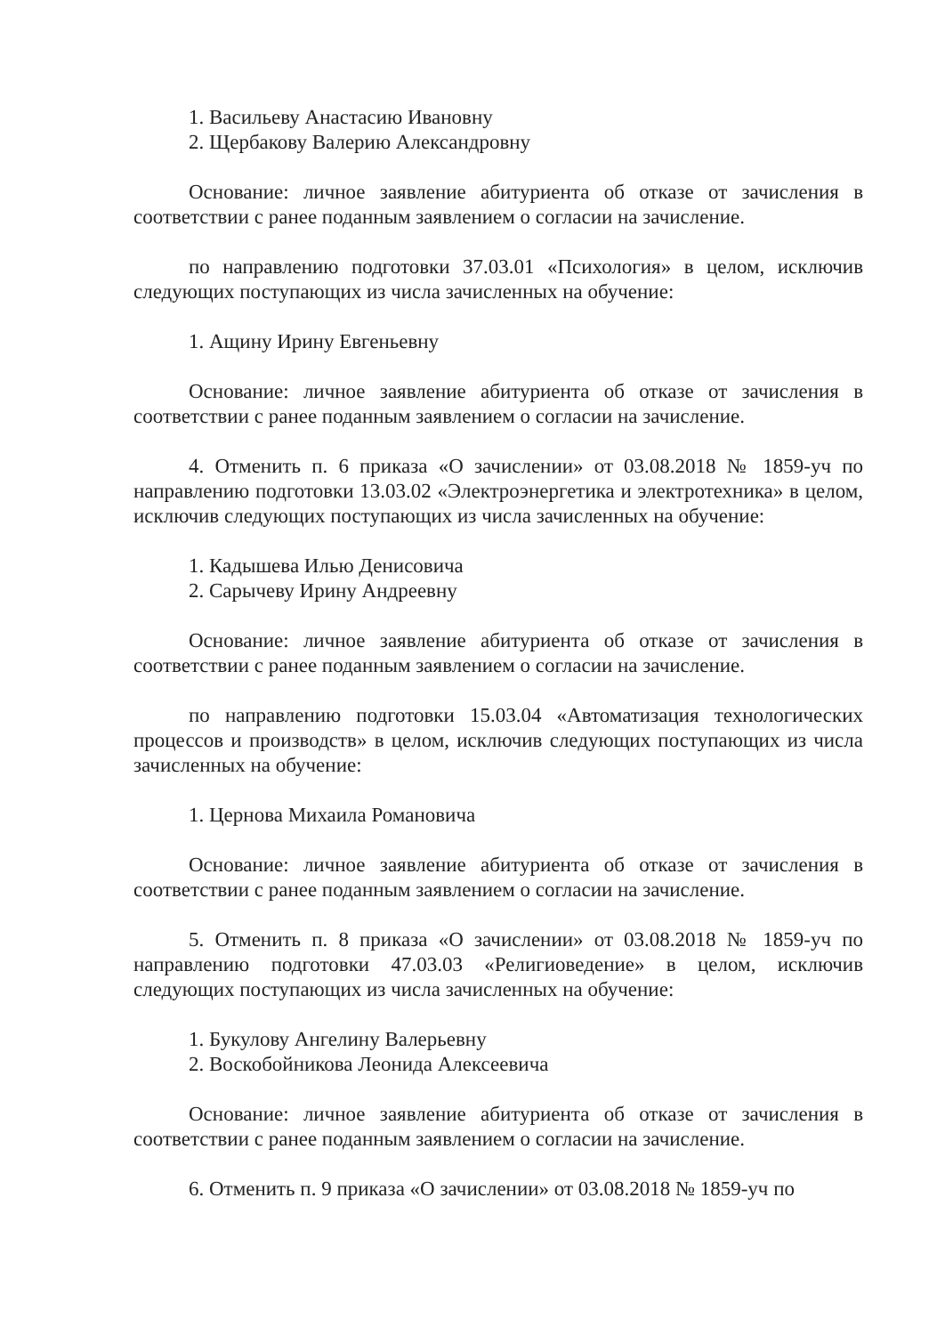1. Васильеву Анастасию Ивановну
2. Щербакову Валерию Александровну
Основание: личное заявление абитуриента об отказе от зачисления в соответствии с ранее поданным заявлением о согласии на зачисление.
по направлению подготовки 37.03.01 «Психология» в целом, исключив следующих поступающих из числа зачисленных на обучение:
1. Ащину Ирину Евгеньевну
Основание: личное заявление абитуриента об отказе от зачисления в соответствии с ранее поданным заявлением о согласии на зачисление.
4. Отменить п. 6 приказа «О зачислении» от 03.08.2018 № 1859-уч по направлению подготовки 13.03.02 «Электроэнергетика и электротехника» в целом, исключив следующих поступающих из числа зачисленных на обучение:
1. Кадышева Илью Денисовича
2. Сарычеву Ирину Андреевну
Основание: личное заявление абитуриента об отказе от зачисления в соответствии с ранее поданным заявлением о согласии на зачисление.
по направлению подготовки 15.03.04 «Автоматизация технологических процессов и производств» в целом, исключив следующих поступающих из числа зачисленных на обучение:
1. Цернова Михаила Романовича
Основание: личное заявление абитуриента об отказе от зачисления в соответствии с ранее поданным заявлением о согласии на зачисление.
5. Отменить п. 8 приказа «О зачислении» от 03.08.2018 № 1859-уч по направлению подготовки 47.03.03 «Религиоведение» в целом, исключив следующих поступающих из числа зачисленных на обучение:
1. Букулову Ангелину Валерьевну
2. Воскобойникова Леонида Алексеевича
Основание: личное заявление абитуриента об отказе от зачисления в соответствии с ранее поданным заявлением о согласии на зачисление.
6. Отменить п. 9 приказа «О зачислении» от 03.08.2018 № 1859-уч по